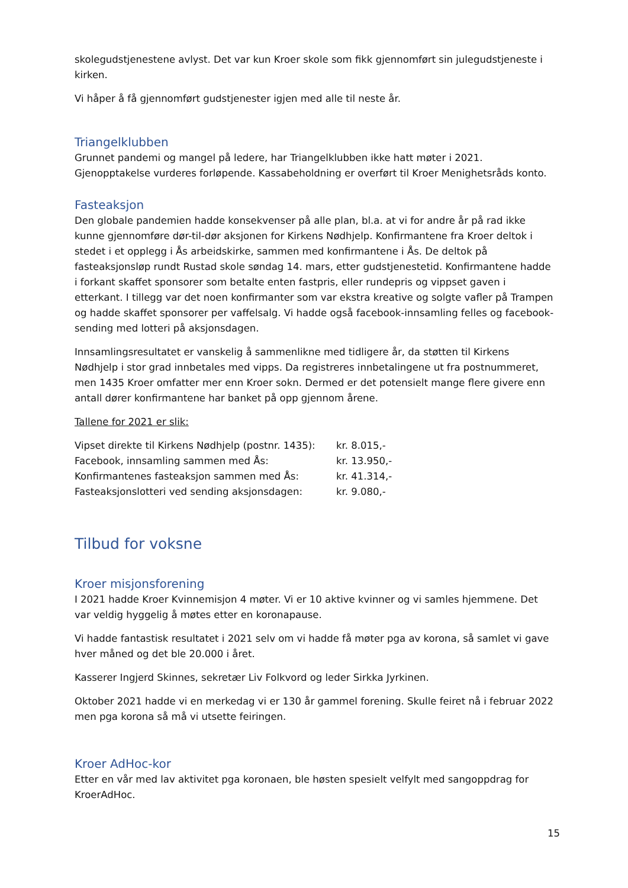skolegudstjenestene avlyst. Det var kun Kroer skole som fikk gjennomført sin julegudstjeneste i kirken.
Vi håper å få gjennomført gudstjenester igjen med alle til neste år.
Triangelklubben
Grunnet pandemi og mangel på ledere, har Triangelklubben ikke hatt møter i 2021. Gjenopptakelse vurderes forløpende. Kassabeholdning er overført til Kroer Menighetsråds konto.
Fasteaksjon
Den globale pandemien hadde konsekvenser på alle plan, bl.a. at vi for andre år på rad ikke kunne gjennomføre dør-til-dør aksjonen for Kirkens Nødhjelp. Konfirmantene fra Kroer deltok i stedet i et opplegg i Ås arbeidskirke, sammen med konfirmantene i Ås. De deltok på fasteaksjonsløp rundt Rustad skole søndag 14. mars, etter gudstjenestetid. Konfirmantene hadde i forkant skaffet sponsorer som betalte enten fastpris, eller rundepris og vippset gaven i etterkant. I tillegg var det noen konfirmanter som var ekstra kreative og solgte vafler på Trampen og hadde skaffet sponsorer per vaffelsalg. Vi hadde også facebook-innsamling felles og facebook-sending med lotteri på aksjonsdagen.
Innsamlingsresultatet er vanskelig å sammenlikne med tidligere år, da støtten til Kirkens Nødhjelp i stor grad innbetales med vipps. Da registreres innbetalingene ut fra postnummeret, men 1435 Kroer omfatter mer enn Kroer sokn. Dermed er det potensielt mange flere givere enn antall dører konfirmantene har banket på opp gjennom årene.
Tallene for 2021 er slik:
| Vipset direkte til Kirkens Nødhjelp (postnr. 1435): | kr. 8.015,- |
| Facebook, innsamling sammen med Ås: | kr. 13.950,- |
| Konfirmantenes fasteaksjon sammen med Ås: | kr. 41.314,- |
| Fasteaksjonslotteri ved sending aksjonsdagen: | kr. 9.080,- |
Tilbud for voksne
Kroer misjonsforening
I 2021 hadde Kroer Kvinnemisjon 4 møter. Vi er 10 aktive kvinner og vi samles hjemmene. Det var veldig hyggelig å møtes etter en koronapause.
Vi hadde fantastisk resultatet i 2021 selv om vi hadde få møter pga av korona, så samlet vi gave hver måned og det ble 20.000 i året.
Kasserer Ingjerd Skinnes, sekretær Liv Folkvord og leder Sirkka Jyrkinen.
Oktober 2021 hadde vi en merkedag vi er 130 år gammel forening. Skulle feiret nå i februar 2022 men pga korona så må vi utsette feiringen.
Kroer AdHoc-kor
Etter en vår med lav aktivitet pga koronaen, ble høsten spesielt velfylt med sangoppdrag for KroerAdHoc.
15